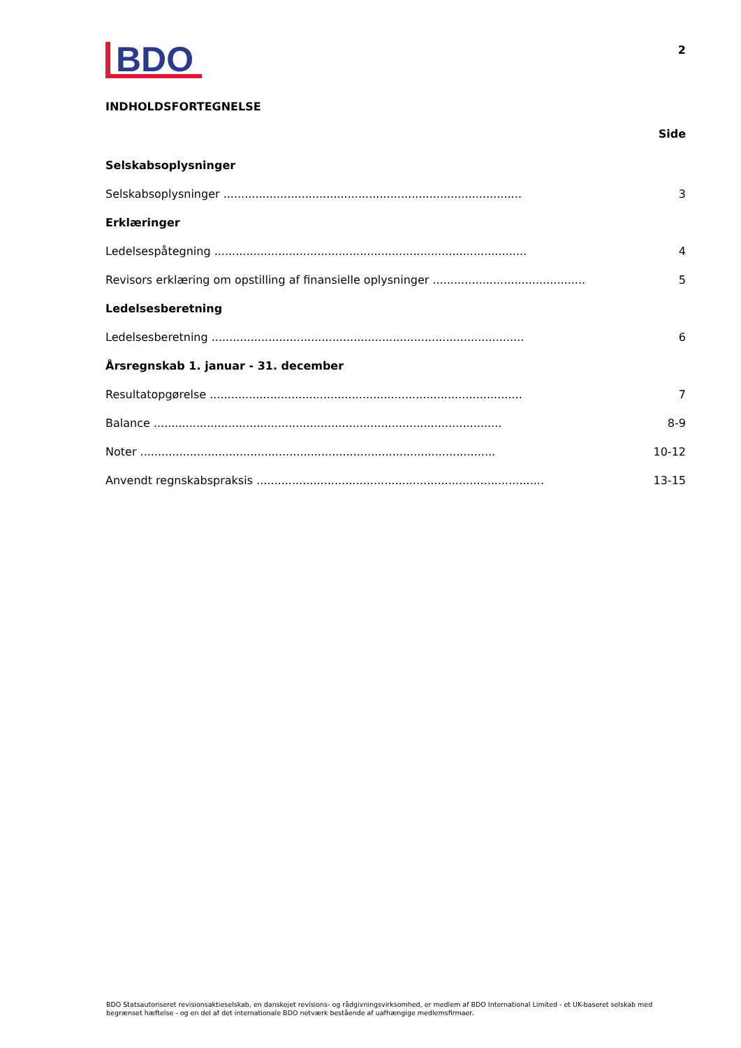BDO
2
INDHOLDSFORTEGNELSE
Side
Selskabsoplysninger
Selskabsoplysninger .................................................................................... 3
Erklæringer
Ledelsespåtegning ........................................................................................ 4
Revisors erklæring om opstilling af finansielle oplysninger ........................................... 5
Ledelsesberetning
Ledelsesberetning ........................................................................................ 6
Årsregnskab 1. januar - 31. december
Resultatopgørelse ........................................................................................ 7
Balance .................................................................................................. 8-9
Noter .................................................................................................... 10-12
Anvendt regnskabspraksis ................................................................................. 13-15
BDO Statsautoriseret revisionsaktieselskab, en danskejet revisions- og rådgivningsvirksomhed, er medlem af BDO International Limited - et UK-baseret selskab med begrænset hæftelse - og en del af det internationale BDO netværk bestående af uafhængige medlemsfirmaer.